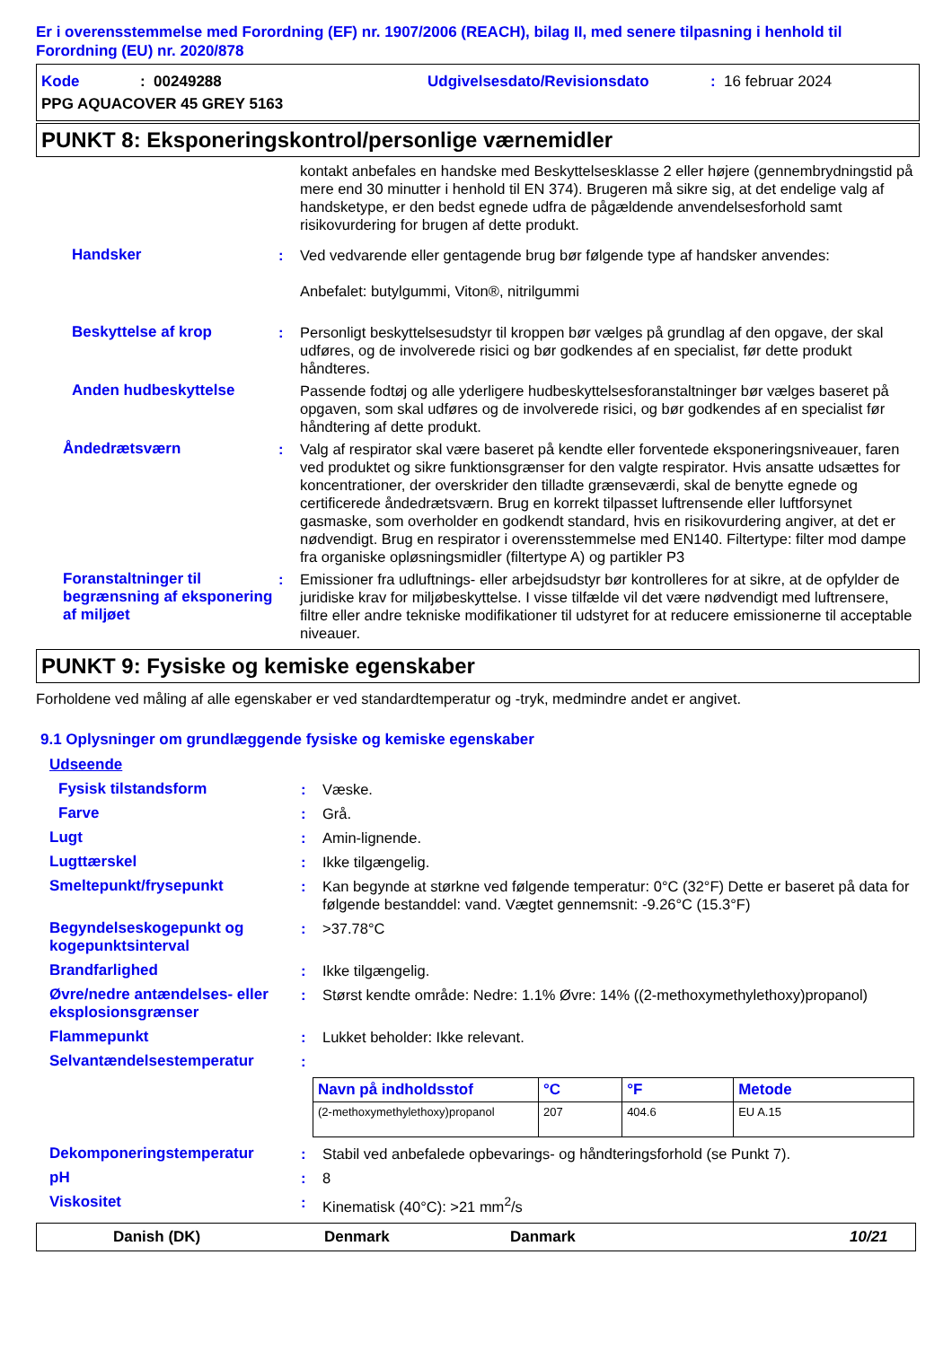Er i overensstemmelse med Forordning (EF) nr. 1907/2006 (REACH), bilag II, med senere tilpasning i henhold til Forordning (EU) nr. 2020/878
Kode: 00249288 Udgivelsesdato/Revisionsdato: 16 februar 2024
PPG AQUACOVER 45 GREY 5163
PUNKT 8: Eksponeringskontrol/personlige værnemidler
kontakt anbefales en handske med Beskyttelsesklasse 2 eller højere (gennembrydningstid på mere end 30 minutter i henhold til EN 374). Brugeren må sikre sig, at det endelige valg af handsketype, er den bedst egnede udfra de pågældende anvendelsesforhold samt risikovurdering for brugen af dette produkt.
Handsker: Ved vedvarende eller gentagende brug bør følgende type af handsker anvendes:
Anbefalet: butylgummi, Viton®, nitrilgummi
Beskyttelse af krop: Personligt beskyttelsesudstyr til kroppen bør vælges på grundlag af den opgave, der skal udføres, og de involverede risici og bør godkendes af en specialist, før dette produkt håndteres.
Anden hudbeskyttelse Passende fodtøj og alle yderligere hudbeskyttelsesforanstaltninger bør vælges baseret på opgaven, som skal udføres og de involverede risici, og bør godkendes af en specialist før håndtering af dette produkt.
Åndedrætsværn: Valg af respirator skal være baseret på kendte eller forventede eksponeringsniveauer, faren ved produktet og sikre funktionsgrænser for den valgte respirator. Hvis ansatte udsættes for koncentrationer, der overskrider den tilladte grænseværdi, skal de benytte egnede og certificerede åndedrætsværn. Brug en korrekt tilpasset luftrensende eller luftforsynet gasmaske, som overholder en godkendt standard, hvis en risikovurdering angiver, at det er nødvendigt. Brug en respirator i overensstemmelse med EN140. Filtertype: filter mod dampe fra organiske opløsningsmidler (filtertype A) og partikler P3
Foranstaltninger til begrænsning af eksponering af miljøet: Emissioner fra udluftnings- eller arbejdsudstyr bør kontrolleres for at sikre, at de opfylder de juridiske krav for miljøbeskyttelse. I visse tilfælde vil det være nødvendigt med luftrensere, filtre eller andre tekniske modifikationer til udstyret for at reducere emissionerne til acceptable niveauer.
PUNKT 9: Fysiske og kemiske egenskaber
Forholdene ved måling af alle egenskaber er ved standardtemperatur og -tryk, medmindre andet er angivet.
9.1 Oplysninger om grundlæggende fysiske og kemiske egenskaber
Udseende
Fysisk tilstandsform: Væske.
Farve: Grå.
Lugt: Amin-lignende.
Lugttærskel: Ikke tilgængelig.
Smeltepunkt/frysepunkt: Kan begynde at størkne ved følgende temperatur: 0°C (32°F) Dette er baseret på data for følgende bestanddel: vand. Vægtet gennemsnit: -9.26°C (15.3°F)
Begyndelseskogepunkt og kogepunktsinterval: >37.78°C
Brandfarlighed: Ikke tilgængelig.
Øvre/nedre antændelses- eller eksplosionsgrænser: Størst kendte område: Nedre: 1.1% Øvre: 14% ((2-methoxymethylethoxy)propanol)
Flammepunkt: Lukket beholder: Ikke relevant.
Selvantændelsestemperatur:
| Navn på indholdsstof | °C | °F | Metode |
| --- | --- | --- | --- |
| (2-methoxymethylethoxy)propanol | 207 | 404.6 | EU A.15 |
Dekomponeringstemperatur: Stabil ved anbefalede opbevarings- og håndteringsforhold (se Punkt 7).
pH: 8
Viskositet: Kinematisk (40°C): >21 mm<sup>2</sup>/s
Danish (DK) Denmark Danmark 10/21